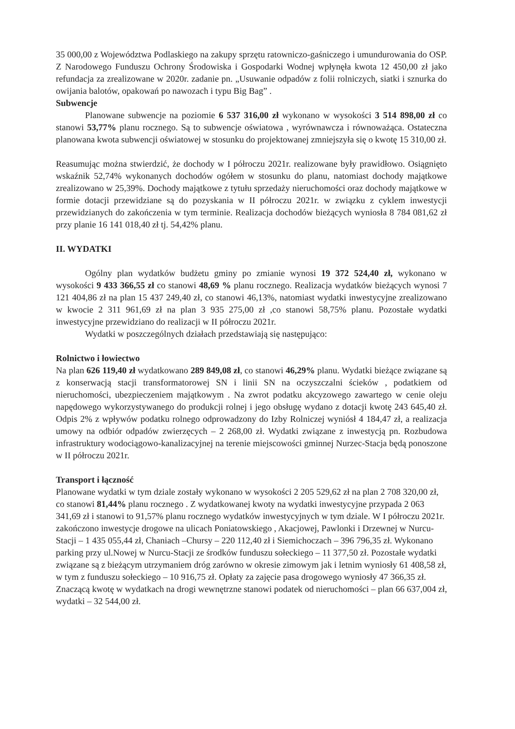35 000,00 z Województwa Podlaskiego na zakupy sprzętu ratowniczo-gaśniczego i umundurowania do OSP. Z Narodowego Funduszu Ochrony Środowiska i Gospodarki Wodnej wpłynęła kwota 12 450,00 zł jako refundacja za zrealizowane w 2020r. zadanie pn. „Usuwanie odpadów z folii rolniczych, siatki i sznurka do owijania balotów, opakowań po nawozach i typu Big Bag” .
Subwencje
Planowane subwencje na poziomie 6 537 316,00 zł wykonano w wysokości 3 514 898,00 zł co stanowi 53,77% planu rocznego. Są to subwencje oświatowa , wyrównawcza i równoważąca. Ostateczna planowana kwota subwencji oświatowej w stosunku do projektowanej zmniejszyła się o kwotę 15 310,00 zł.
Reasumując można stwierdzić, że dochody w I półroczu 2021r. realizowane były prawidłowo. Osiągnięto wskaźnik 52,74% wykonanych dochodów ogółem w stosunku do planu, natomiast dochody majątkowe zrealizowano w 25,39%. Dochody majątkowe z tytułu sprzedaży nieruchomości oraz dochody majątkowe w formie dotacji przewidziane są do pozyskania w II półroczu 2021r. w związku z cyklem inwestycji przewidzianych do zakończenia w tym terminie. Realizacja dochodów bieżących wyniosła 8 784 081,62 zł przy planie 16 141 018,40 zł tj. 54,42% planu.
II. WYDATKI
Ogólny plan wydatków budżetu gminy po zmianie wynosi 19 372 524,40 zł, wykonano w wysokości 9 433 366,55 zł co stanowi 48,69 % planu rocznego. Realizacja wydatków bieżących wynosi 7 121 404,86 zł na plan 15 437 249,40 zł, co stanowi 46,13%, natomiast wydatki inwestycyjne zrealizowano w kwocie 2 311 961,69 zł na plan 3 935 275,00 zł ,co stanowi 58,75% planu. Pozostałe wydatki inwestycyjne przewidziano do realizacji w II półroczu 2021r.
Wydatki w poszczególnych działach przedstawiają się następująco:
Rolnictwo i łowiectwo
Na plan 626 119,40 zł wydatkowano 289 849,08 zł, co stanowi 46,29% planu. Wydatki bieżące związane są z konserwacją stacji transformatorowej SN i linii SN na oczyszczalni ścieków , podatkiem od nieruchomości, ubezpieczeniem majątkowym . Na zwrot podatku akcyzowego zawartego w cenie oleju napędowego wykorzystywanego do produkcji rolnej i jego obsługę wydano z dotacji kwotę 243 645,40 zł. Odpis 2% z wpływów podatku rolnego odprowadzony do Izby Rolniczej wyniósł 4 184,47 zł, a realizacja umowy na odbiór odpadów zwierzęcych – 2 268,00 zł. Wydatki związane z inwestycją pn. Rozbudowa infrastruktury wodociągowo-kanalizacyjnej na terenie miejscowości gminnej Nurzec-Stacja będą ponoszone w II półroczu 2021r.
Transport i łączność
Planowane wydatki w tym dziale zostały wykonano w wysokości 2 205 529,62 zł na plan 2 708 320,00 zł, co stanowi 81,44% planu rocznego . Z wydatkowanej kwoty na wydatki inwestycyjne przypada 2 063 341,69 zł i stanowi to 91,57% planu rocznego wydatków inwestycyjnych w tym dziale. W I półroczu 2021r. zakończono inwestycje drogowe na ulicach Poniatowskiego , Akacjowej, Pawlonki i Drzewnej w Nurcu-Stacji – 1 435 055,44 zł, Chaniach –Chursy – 220 112,40 zł i Siemichoczach – 396 796,35 zł. Wykonano parking przy ul.Nowej w Nurcu-Stacji ze środków funduszu sołeckiego – 11 377,50 zł. Pozostałe wydatki związane są z bieżącym utrzymaniem dróg zarówno w okresie zimowym jak i letnim wyniosły 61 408,58 zł, w tym z funduszu sołeckiego – 10 916,75 zł. Opłaty za zajęcie pasa drogowego wyniosły 47 366,35 zł. Znaczącą kwotę w wydatkach na drogi wewnętrzne stanowi podatek od nieruchomości – plan 66 637,004 zł, wydatki – 32 544,00 zł.